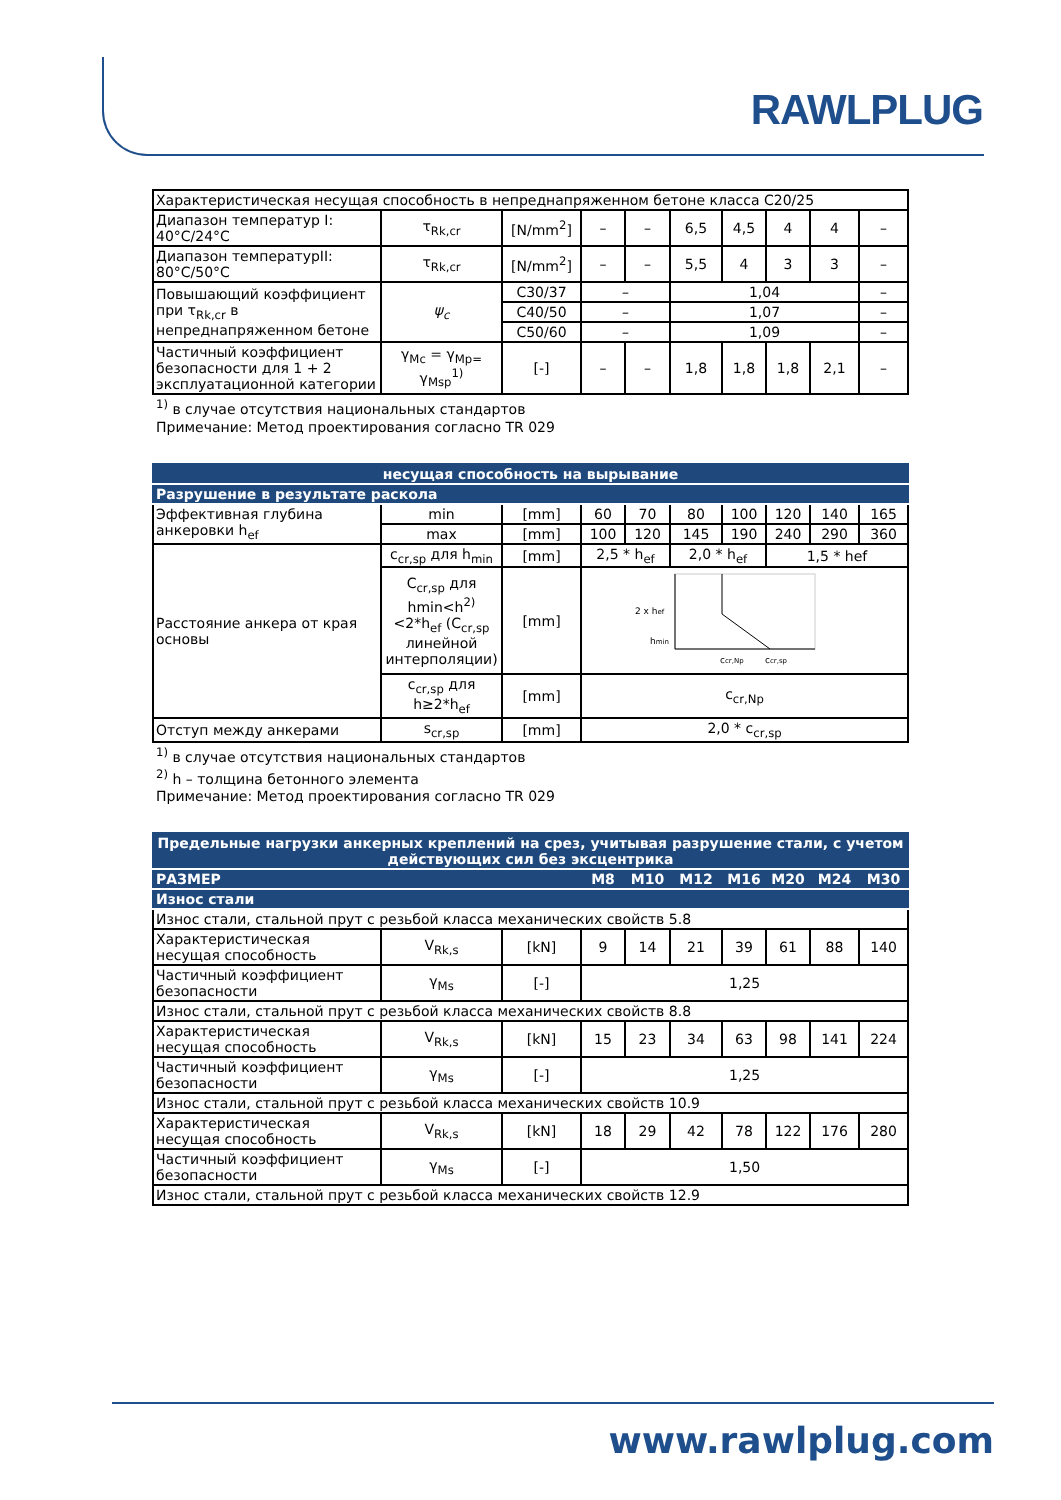RAWLPLUG
| Характеристическая несущая способность в непреднапряженном бетоне класса C20/25 | | | | | | | | | |
| Диапазон температур I: 40°C/24°C | τ<sub>Rk,cr</sub> | [N/mm<sup>2</sup>] | – | – | 6,5 | 4,5 | 4 | 4 | – |
| Диапазон температурII: 80°C/50°C | τ<sub>Rk,cr</sub> | [N/mm<sup>2</sup>] | – | – | 5,5 | 4 | 3 | 3 | – |
| Повышающий коэффициент при τ<sub>Rk,cr</sub> в непреднапряженном бетоне | ψ<sub>c</sub> | C30/37 | – | | 1,04 | | | | – |
| | | C40/50 | – | | 1,07 | | | | – |
| | | C50/60 | – | | 1,09 | | | | – |
| Частичный коэффициент безопасности для 1 + 2 эксплуатационной категории | γ<sub>Mc</sub> = γ<sub>Mp=</sub> γ<sub>Msp</sub><sup>1)</sup> | [-] | – | – | 1,8 | 1,8 | 1,8 | 2,1 | – |
<sup>1)</sup> в случае отсутствия национальных стандартов
Примечание: Метод проектирования согласно TR 029
| несущая способность на вырывание | | | | | | | | | |
| --- | --- | --- | --- | --- | --- | --- | --- | --- | --- |
| Разрушение в результате раскола | | | | | | | | | |
| Эффективная глубина анкеровки h<sub>ef</sub> | min | [mm] | 60 | 70 | 80 | 100 | 120 | 140 | 165 |
| | max | [mm] | 100 | 120 | 145 | 190 | 240 | 290 | 360 |
| Расстояние анкера от края основы | c<sub>cr,sp</sub> для h<sub>min</sub> | [mm] | 2,5 * h<sub>ef</sub> | | 2,0 * h<sub>ef</sub> | | 1,5 * hef | | |
| | C<sub>cr,sp</sub> для hmin<h<sup>2)</sup><2*h<sub>ef</sub> (C<sub>cr,sp</sub> линейной интерполяции) | [mm] | 2 x h ef h min c cr,Np c cr,sp | | | | | | |
| | c<sub>cr,sp</sub> для h≥2*h<sub>ef</sub> | [mm] | c<sub>cr,Np</sub> | | | | | | |
| Отступ между анкерами | s<sub>cr,sp</sub> | [mm] | 2,0 * c<sub>cr,sp</sub> | | | | | | |
<sup>1)</sup> в случае отсутствия национальных стандартов
<sup>2)</sup> h – толщина бетонного элемента
Примечание: Метод проектирования согласно TR 029
| Предельные нагрузки анкерных креплений на срез, учитывая разрушение стали, с учетом действующих сил без эксцентрика | | | | | | | | | |
| --- | --- | --- | --- | --- | --- | --- | --- | --- | --- |
| РАЗМЕР | | | M8 | M10 | M12 | M16 | M20 | M24 | M30 |
| Износ стали | | | | | | | | | |
| Износ стали, стальной прут с резьбой класса механических свойств 5.8 | | | | | | | | | |
| Характеристическая несущая способность | V<sub>Rk,s</sub> | [kN] | 9 | 14 | 21 | 39 | 61 | 88 | 140 |
| Частичный коэффициент безопасности | γ<sub>Ms</sub> | [-] | 1,25 | | | | | | |
| Износ стали, стальной прут с резьбой класса механических свойств 8.8 | | | | | | | | | |
| Характеристическая несущая способность | V<sub>Rk,s</sub> | [kN] | 15 | 23 | 34 | 63 | 98 | 141 | 224 |
| Частичный коэффициент безопасности | γ<sub>Ms</sub> | [-] | 1,25 | | | | | | |
| Износ стали, стальной прут с резьбой класса механических свойств 10.9 | | | | | | | | | |
| Характеристическая несущая способность | V<sub>Rk,s</sub> | [kN] | 18 | 29 | 42 | 78 | 122 | 176 | 280 |
| Частичный коэффициент безопасности | γ<sub>Ms</sub> | [-] | 1,50 | | | | | | |
| Износ стали, стальной прут с резьбой класса механических свойств 12.9 | | | | | | | | | |
www.rawlplug.com